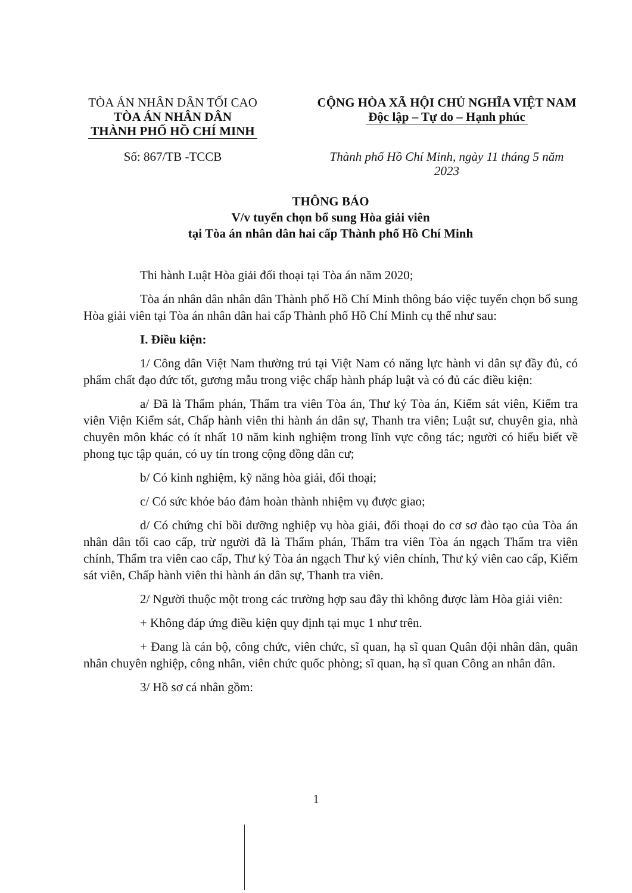TÒA ÁN NHÂN DÂN TỐI CAO
TÒA ÁN NHÂN DÂN
THÀNH PHỐ HỒ CHÍ MINH
Số: 867/TB -TCCB
CỘNG HÒA XÃ HỘI CHỦ NGHĨA VIỆT NAM
Độc lập – Tự do – Hạnh phúc
Thành phố Hồ Chí Minh, ngày 11 tháng 5 năm 2023
THÔNG BÁO
V/v tuyển chọn bổ sung Hòa giải viên
tại Tòa án nhân dân hai cấp Thành phố Hồ Chí Minh
Thi hành Luật Hòa giải đối thoại tại Tòa án năm 2020;
Tòa án nhân dân nhân dân Thành phố Hồ Chí Minh thông báo việc tuyển chọn bổ sung Hòa giải viên tại Tòa án nhân dân hai cấp Thành phố Hồ Chí Minh cụ thể như sau:
I. Điều kiện:
1/ Công dân Việt Nam thường trú tại Việt Nam có năng lực hành vi dân sự đầy đủ, có phẩm chất đạo đức tốt, gương mẫu trong việc chấp hành pháp luật và có đủ các điều kiện:
a/ Đã là Thẩm phán, Thẩm tra viên Tòa án, Thư ký Tòa án, Kiểm sát viên, Kiểm tra viên Viện Kiểm sát, Chấp hành viên thi hành án dân sự, Thanh tra viên; Luật sư, chuyên gia, nhà chuyên môn khác có ít nhất 10 năm kinh nghiệm trong lĩnh vực công tác; người có hiểu biết về phong tục tập quán, có uy tín trong cộng đồng dân cư;
b/ Có kinh nghiệm, kỹ năng hòa giải, đối thoại;
c/ Có sức khỏe bảo đảm hoàn thành nhiệm vụ được giao;
d/ Có chứng chỉ bồi dưỡng nghiệp vụ hòa giải, đối thoại do cơ sơ đào tạo của Tòa án nhân dân tối cao cấp, trừ người đã là Thẩm phán, Thẩm tra viên Tòa án ngạch Thẩm tra viên chính, Thẩm tra viên cao cấp, Thư ký Tòa án ngạch Thư ký viên chính, Thư ký viên cao cấp, Kiểm sát viên, Chấp hành viên thi hành án dân sự, Thanh tra viên.
2/ Người thuộc một trong các trường hợp sau đây thì không được làm Hòa giải viên:
+ Không đáp ứng điều kiện quy định tại mục 1 như trên.
+ Đang là cán bộ, công chức, viên chức, sĩ quan, hạ sĩ quan Quân đội nhân dân, quân nhân chuyên nghiệp, công nhân, viên chức quốc phòng; sĩ quan, hạ sĩ quan Công an nhân dân.
3/ Hồ sơ cá nhân gồm:
1